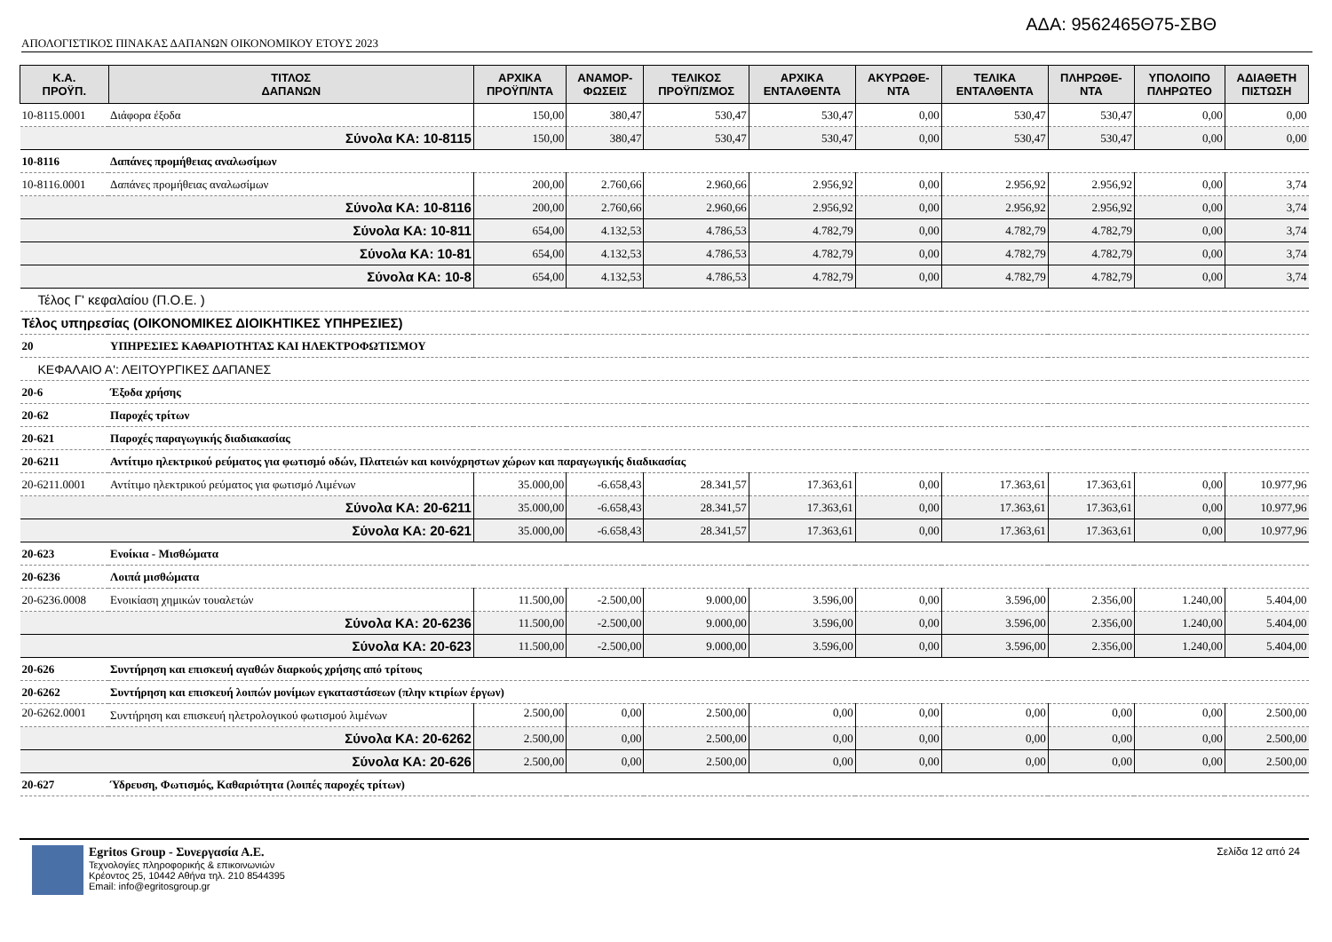ΑΔΑ: 9562465Θ75-ΣΒΘ
ΑΠΟΛΟΓΙΣΤΙΚΟΣ ΠΙΝΑΚΑΣ ΔΑΠΑΝΩΝ ΟΙΚΟΝΟΜΙΚΟΥ ΕΤΟΥΣ 2023
| Κ.Α. ΠΡΟΫΠ. | ΤΙΤΛΟΣ ΔΑΠΑΝΩΝ | ΑΡΧΙΚΑ ΠΡΟΫΠ/ΝΤΑ | ΑΝΑΜΟΡ- ΦΩΣΕΙΣ | ΤΕΛΙΚΟΣ ΠΡΟΫΠ/ΣΜΟΣ | ΑΡΧΙΚΑ ΕΝΤΑΛΘΕΝΤΑ | ΑΚΥΡΩΘΕ- ΝΤΑ | ΤΕΛΙΚΑ ΕΝΤΑΛΘΕΝΤΑ | ΠΛΗΡΩΘΕ- ΝΤΑ | ΥΠΟΛΟΙΠΟ ΠΛΗΡΩΤΕΟ | ΑΔΙΑΘΕΤΗ ΠΙΣΤΩΣΗ |
| --- | --- | --- | --- | --- | --- | --- | --- | --- | --- | --- |
| 10-8115.0001 | Διάφορα έξοδα | 150,00 | 380,47 | 530,47 | 530,47 | 0,00 | 530,47 | 530,47 | 0,00 | 0,00 |
| Σύνολα ΚΑ: 10-8115 | | 150,00 | 380,47 | 530,47 | 530,47 | 0,00 | 530,47 | 530,47 | 0,00 | 0,00 |
| 10-8116 | Δαπάνες προμήθειας αναλωσίμων | | | | | | | | | |
| 10-8116.0001 | Δαπάνες προμήθειας αναλωσίμων | 200,00 | 2.760,66 | 2.960,66 | 2.956,92 | 0,00 | 2.956,92 | 2.956,92 | 0,00 | 3,74 |
| Σύνολα ΚΑ: 10-8116 | | 200,00 | 2.760,66 | 2.960,66 | 2.956,92 | 0,00 | 2.956,92 | 2.956,92 | 0,00 | 3,74 |
| Σύνολα ΚΑ: 10-811 | | 654,00 | 4.132,53 | 4.786,53 | 4.782,79 | 0,00 | 4.782,79 | 4.782,79 | 0,00 | 3,74 |
| Σύνολα ΚΑ: 10-81 | | 654,00 | 4.132,53 | 4.786,53 | 4.782,79 | 0,00 | 4.782,79 | 4.782,79 | 0,00 | 3,74 |
| Σύνολα ΚΑ: 10-8 | | 654,00 | 4.132,53 | 4.786,53 | 4.782,79 | 0,00 | 4.782,79 | 4.782,79 | 0,00 | 3,74 |
| Τέλος Γ' κεφαλαίου (Π.Ο.Ε. ) | | | | | | | | | | |
| Τέλος υπηρεσίας (ΟΙΚΟΝΟΜΙΚΕΣ ΔΙΟΙΚΗΤΙΚΕΣ ΥΠΗΡΕΣΙΕΣ) | | | | | | | | | | |
| 20 | ΥΠΗΡΕΣΙΕΣ ΚΑΘΑΡΙΟΤΗΤΑΣ ΚΑΙ ΗΛΕΚΤΡΟΦΩΤΙΣΜΟΥ | | | | | | | | | |
| ΚΕΦΑΛΑΙΟ Α': ΛΕΙΤΟΥΡΓΙΚΕΣ ΔΑΠΑΝΕΣ | | | | | | | | | | |
| 20-6 | Έξοδα χρήσης | | | | | | | | | |
| 20-62 | Παροχές τρίτων | | | | | | | | | |
| 20-621 | Παροχές παραγωγικής διαδιακασίας | | | | | | | | | |
| 20-6211 | Αντίτιμο ηλεκτρικού ρεύματος για φωτισμό οδών, Πλατειών και κοινόχρηστων χώρων και παραγωγικής διαδικασίας | | | | | | | | | |
| 20-6211.0001 | Αντίτιμο ηλεκτρικού ρεύματος για φωτισμό Λιμένων | 35.000,00 | -6.658,43 | 28.341,57 | 17.363,61 | 0,00 | 17.363,61 | 17.363,61 | 0,00 | 10.977,96 |
| Σύνολα ΚΑ: 20-6211 | | 35.000,00 | -6.658,43 | 28.341,57 | 17.363,61 | 0,00 | 17.363,61 | 17.363,61 | 0,00 | 10.977,96 |
| Σύνολα ΚΑ: 20-621 | | 35.000,00 | -6.658,43 | 28.341,57 | 17.363,61 | 0,00 | 17.363,61 | 17.363,61 | 0,00 | 10.977,96 |
| 20-623 | Ενοίκια - Μισθώματα | | | | | | | | | |
| 20-6236 | Λοιπά μισθώματα | | | | | | | | | |
| 20-6236.0008 | Ενοικίαση χημικών τουαλετών | 11.500,00 | -2.500,00 | 9.000,00 | 3.596,00 | 0,00 | 3.596,00 | 2.356,00 | 1.240,00 | 5.404,00 |
| Σύνολα ΚΑ: 20-6236 | | 11.500,00 | -2.500,00 | 9.000,00 | 3.596,00 | 0,00 | 3.596,00 | 2.356,00 | 1.240,00 | 5.404,00 |
| Σύνολα ΚΑ: 20-623 | | 11.500,00 | -2.500,00 | 9.000,00 | 3.596,00 | 0,00 | 3.596,00 | 2.356,00 | 1.240,00 | 5.404,00 |
| 20-626 | Συντήρηση και επισκευή αγαθών διαρκούς χρήσης από τρίτους | | | | | | | | | |
| 20-6262 | Συντήρηση και επισκευή λοιπών μονίμων εγκαταστάσεων (πλην κτιρίων έργων) | | | | | | | | | |
| 20-6262.0001 | Συντήρηση και επισκευή ηλετρολογικού φωτισμού λιμένων | 2.500,00 | 0,00 | 2.500,00 | 0,00 | 0,00 | 0,00 | 0,00 | 0,00 | 2.500,00 |
| Σύνολα ΚΑ: 20-6262 | | 2.500,00 | 0,00 | 2.500,00 | 0,00 | 0,00 | 0,00 | 0,00 | 0,00 | 2.500,00 |
| Σύνολα ΚΑ: 20-626 | | 2.500,00 | 0,00 | 2.500,00 | 0,00 | 0,00 | 0,00 | 0,00 | 0,00 | 2.500,00 |
| 20-627 | Ύδρευση, Φωτισμός, Καθαριότητα (λοιπές παροχές τρίτων) | | | | | | | | | |
Egritos Group - Συνεργασία Α.Ε.
Τεχνολογίες πληροφορικής & επικοινωνιών
Κρέοντος 25, 10442 Αθήνα τηλ. 210 8544395
Email: info@egritosgroup.gr
Σελίδα 12 από 24